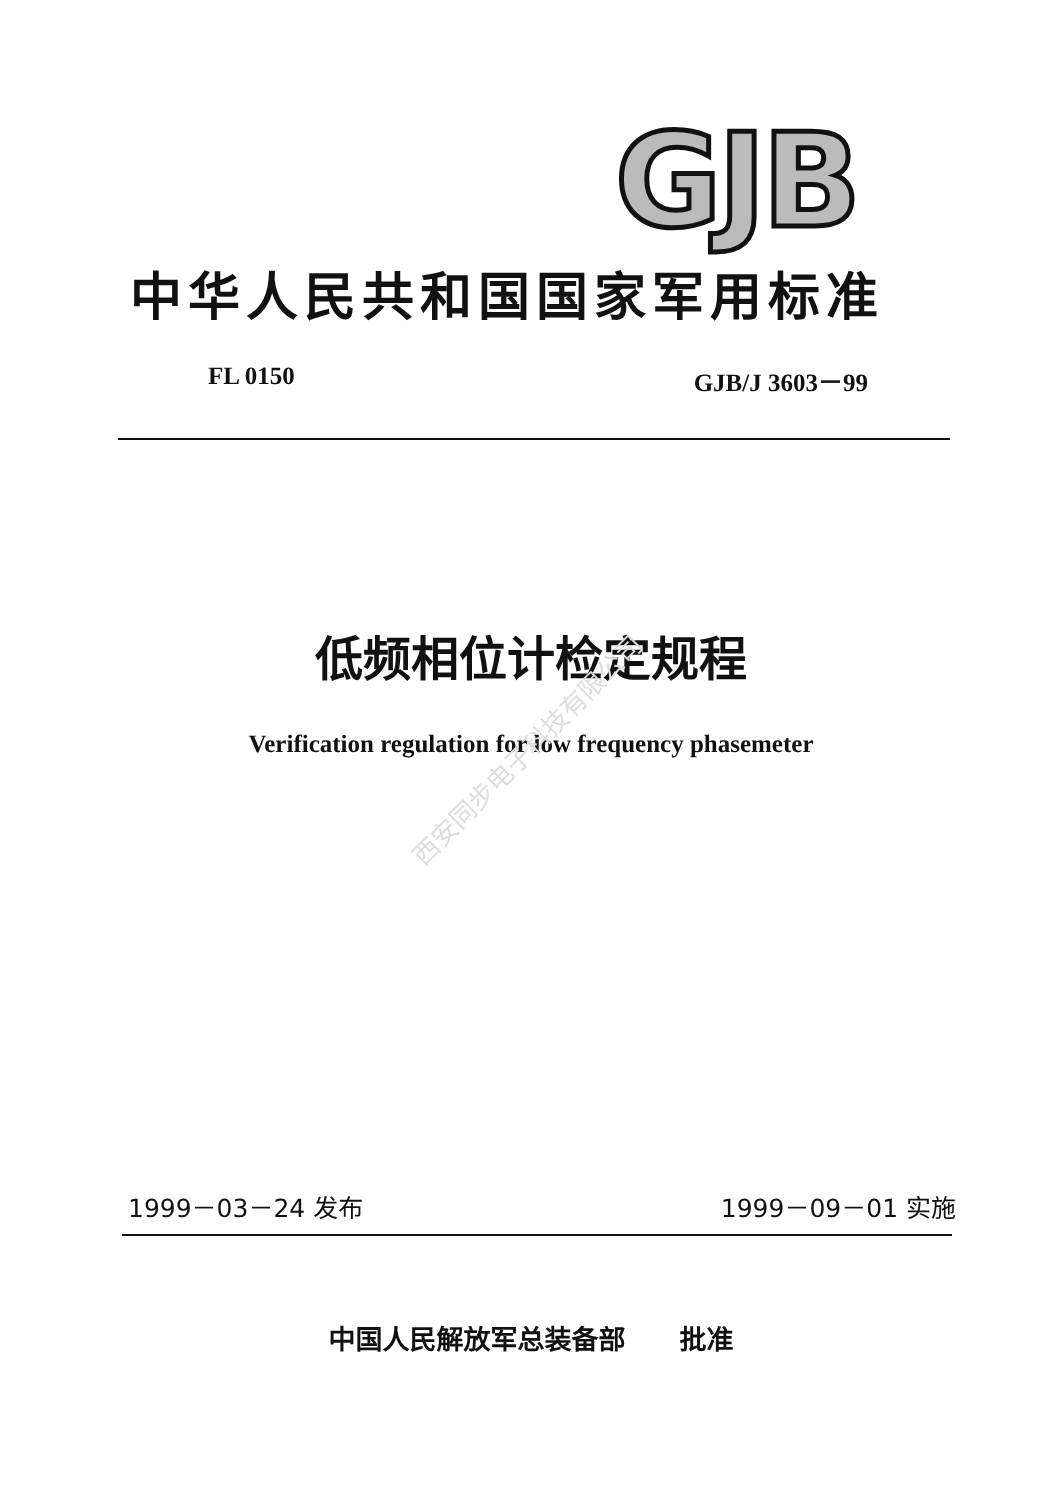GJB
中华人民共和国国家军用标准
FL 0150 GJB/J 3603－99
低频相位计检定规程
Verification regulation for low frequency phasemeter 西安同步电子科技有限公司
1999－03－24 发布 1999－09－01 实施
中国人民解放军总装备部　　批准